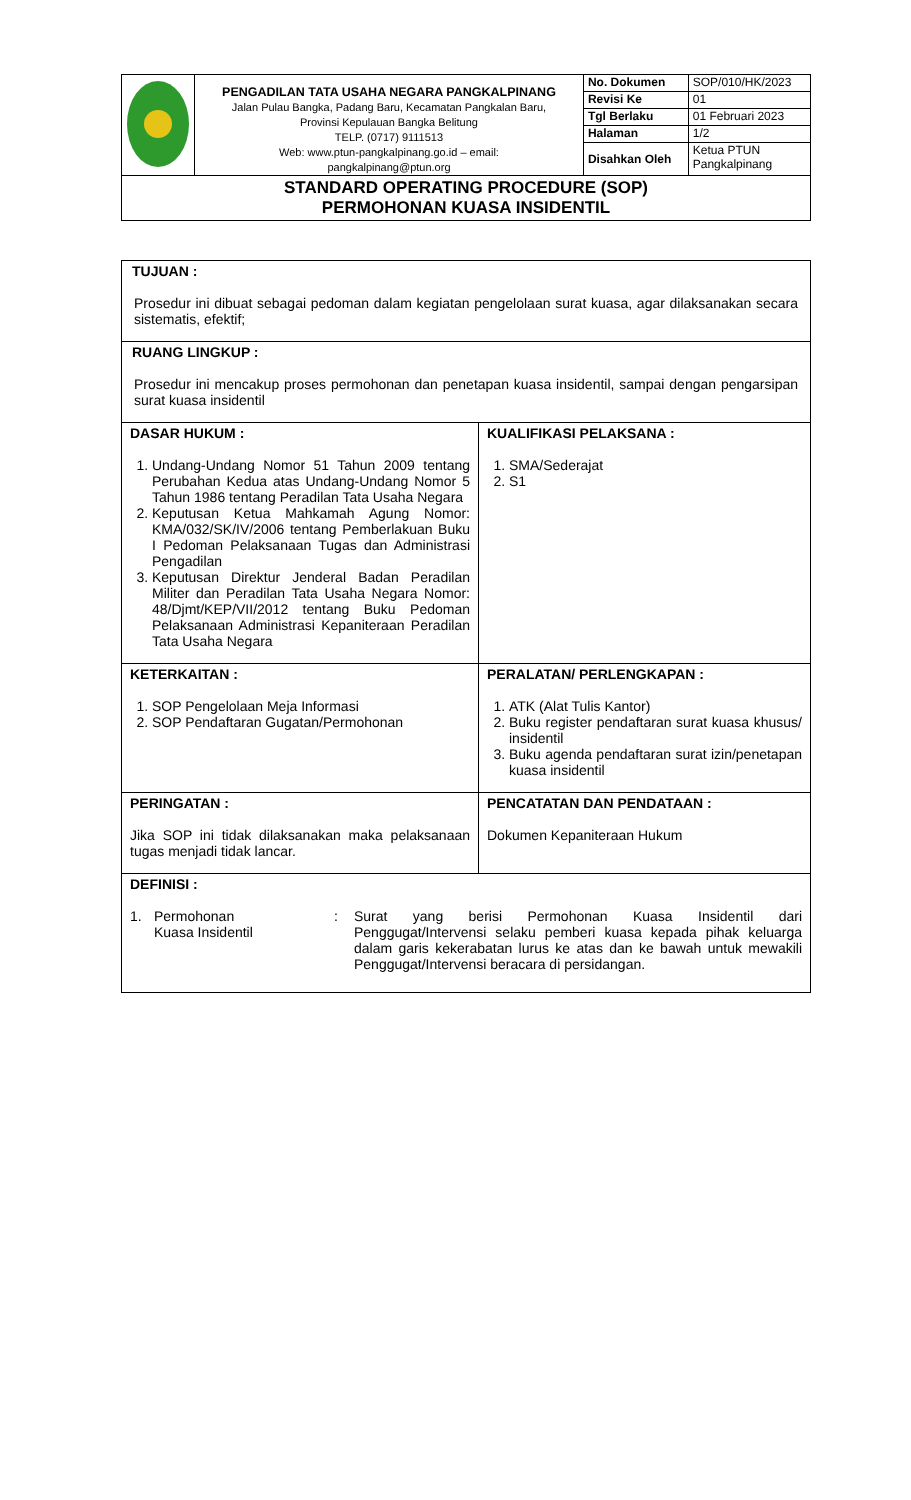| | PENGADILAN TATA USAHA NEGARA PANGKALPINANG Jalan Pulau Bangka, Padang Baru, Kecamatan Pangkalan Baru, Provinsi Kepulauan Bangka Belitung TELP. (0717) 9111513 Web: www.ptun-pangkalpinang.go.id – email: pangkalpinang@ptun.org | No. Dokumen | SOP/010/HK/2023 |
| | | Revisi Ke | 01 |
| | | Tgl Berlaku | 01 Februari 2023 |
| | | Halaman | 1/2 |
| | | Disahkan Oleh | Ketua PTUN Pangkalpinang |
| STANDARD OPERATING PROCEDURE (SOP) PERMOHONAN KUASA INSIDENTIL | | | |
| TUJUAN : Prosedur ini dibuat sebagai pedoman dalam kegiatan pengelolaan surat kuasa, agar dilaksanakan secara sistematis, efektif; | |
| RUANG LINGKUP : Prosedur ini mencakup proses permohonan dan penetapan kuasa insidentil, sampai dengan pengarsipan surat kuasa insidentil | |
| DASAR HUKUM : 1. Undang-Undang Nomor 51 Tahun 2009 tentang Perubahan Kedua atas Undang-Undang Nomor 5 Tahun 1986 tentang Peradilan Tata Usaha Negara 2. Keputusan Ketua Mahkamah Agung Nomor: KMA/032/SK/IV/2006 tentang Pemberlakuan Buku I Pedoman Pelaksanaan Tugas dan Administrasi Pengadilan 3. Keputusan Direktur Jenderal Badan Peradilan Militer dan Peradilan Tata Usaha Negara Nomor: 48/Djmt/KEP/VII/2012 tentang Buku Pedoman Pelaksanaan Administrasi Kepaniteraan Peradilan Tata Usaha Negara | KUALIFIKASI PELAKSANA : 1. SMA/Sederajat 2. S1 |
| KETERKAITAN : 1. SOP Pengelolaan Meja Informasi 2. SOP Pendaftaran Gugatan/Permohonan | PERALATAN/ PERLENGKAPAN : 1. ATK (Alat Tulis Kantor) 2. Buku register pendaftaran surat kuasa khusus/ insidentil 3. Buku agenda pendaftaran surat izin/penetapan kuasa insidentil |
| PERINGATAN : Jika SOP ini tidak dilaksanakan maka pelaksanaan tugas menjadi tidak lancar. | PENCATATAN DAN PENDATAAN : Dokumen Kepaniteraan Hukum |
| DEFINISI : 1. Permohonan Kuasa Insidentil : Surat yang berisi Permohonan Kuasa Insidentil dari Penggugat/Intervensi selaku pemberi kuasa kepada pihak keluarga dalam garis kekerabatan lurus ke atas dan ke bawah untuk mewakili Penggugat/Intervensi beracara di persidangan. | |